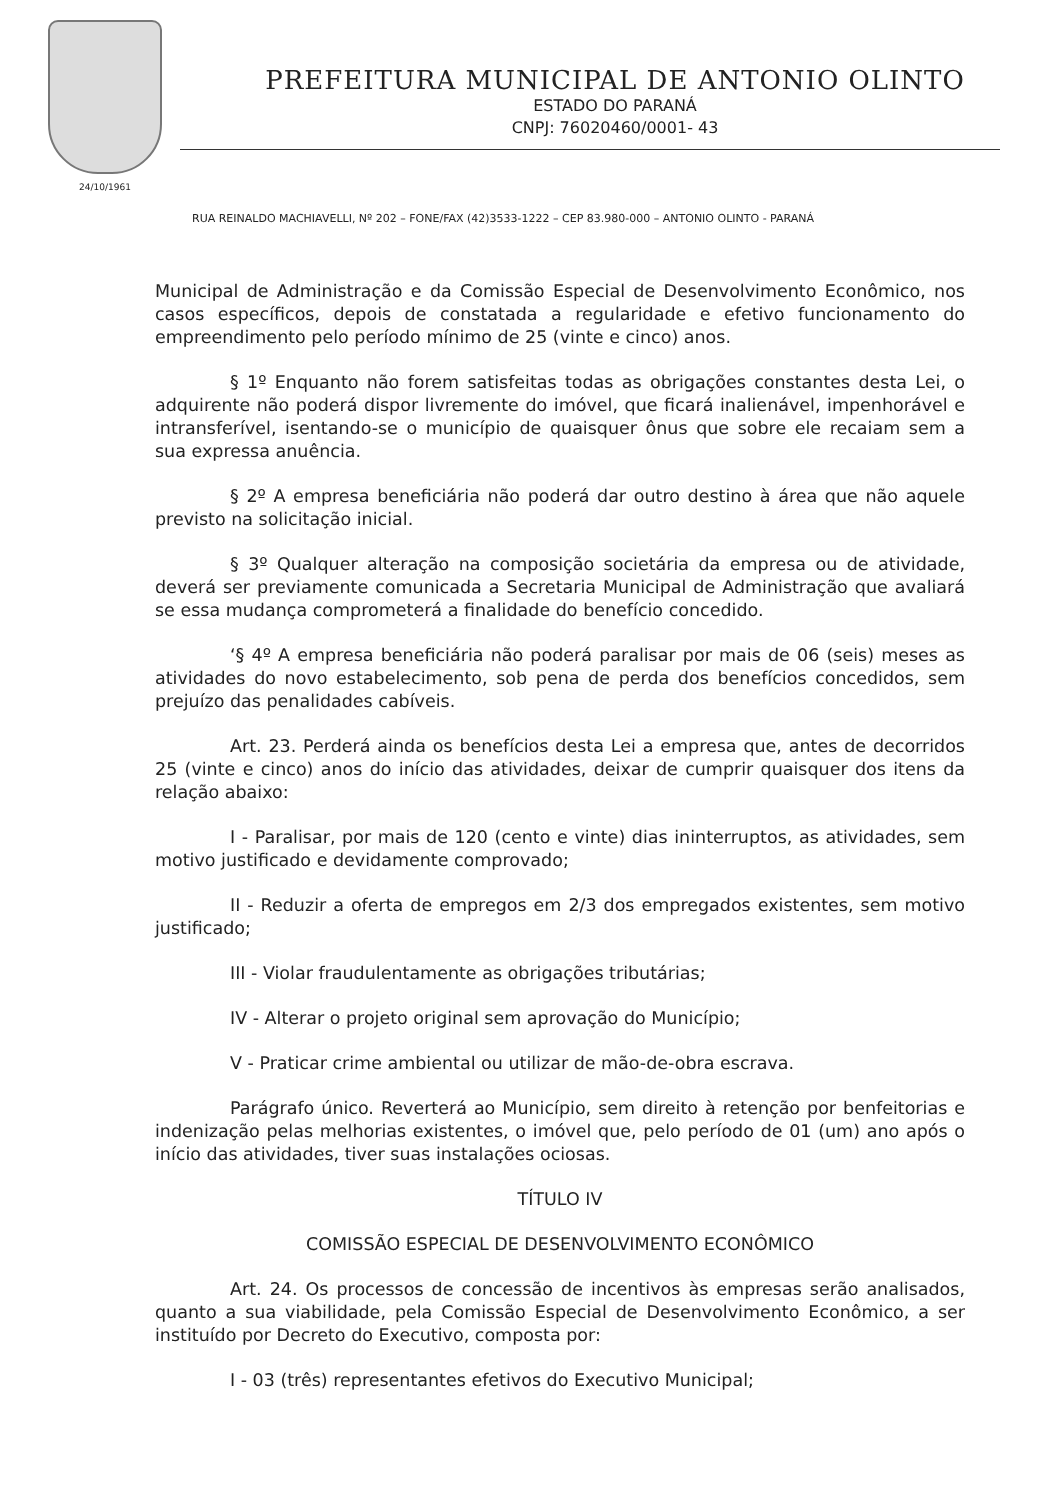24/10/1961
PREFEITURA MUNICIPAL DE ANTONIO OLINTO
ESTADO DO PARANÁ
CNPJ: 76020460/0001- 43
RUA REINALDO MACHIAVELLI, Nº 202 – FONE/FAX (42)3533-1222 – CEP 83.980-000 – ANTONIO OLINTO - PARANÁ
Municipal de Administração e da Comissão Especial de Desenvolvimento Econômico, nos casos específicos, depois de constatada a regularidade e efetivo funcionamento do empreendimento pelo período mínimo de 25 (vinte e cinco) anos.
§ 1º Enquanto não forem satisfeitas todas as obrigações constantes desta Lei, o adquirente não poderá dispor livremente do imóvel, que ficará inalienável, impenhorável e intransferível, isentando-se o município de quaisquer ônus que sobre ele recaiam sem a sua expressa anuência.
§ 2º A empresa beneficiária não poderá dar outro destino à área que não aquele previsto na solicitação inicial.
§ 3º Qualquer alteração na composição societária da empresa ou de atividade, deverá ser previamente comunicada a Secretaria Municipal de Administração que avaliará se essa mudança comprometerá a finalidade do benefício concedido.
‘§ 4º A empresa beneficiária não poderá paralisar por mais de 06 (seis) meses as atividades do novo estabelecimento, sob pena de perda dos benefícios concedidos, sem prejuízo das penalidades cabíveis.
Art. 23. Perderá ainda os benefícios desta Lei a empresa que, antes de decorridos 25 (vinte e cinco) anos do início das atividades, deixar de cumprir quaisquer dos itens da relação abaixo:
I - Paralisar, por mais de 120 (cento e vinte) dias ininterruptos, as atividades, sem motivo justificado e devidamente comprovado;
II - Reduzir a oferta de empregos em 2/3 dos empregados existentes, sem motivo justificado;
III - Violar fraudulentamente as obrigações tributárias;
IV - Alterar o projeto original sem aprovação do Município;
V - Praticar crime ambiental ou utilizar de mão-de-obra escrava.
Parágrafo único. Reverterá ao Município, sem direito à retenção por benfeitorias e indenização pelas melhorias existentes, o imóvel que, pelo período de 01 (um) ano após o início das atividades, tiver suas instalações ociosas.
TÍTULO IV
COMISSÃO ESPECIAL DE DESENVOLVIMENTO ECONÔMICO
Art. 24. Os processos de concessão de incentivos às empresas serão analisados, quanto a sua viabilidade, pela Comissão Especial de Desenvolvimento Econômico, a ser instituído por Decreto do Executivo, composta por:
I - 03 (três) representantes efetivos do Executivo Municipal;